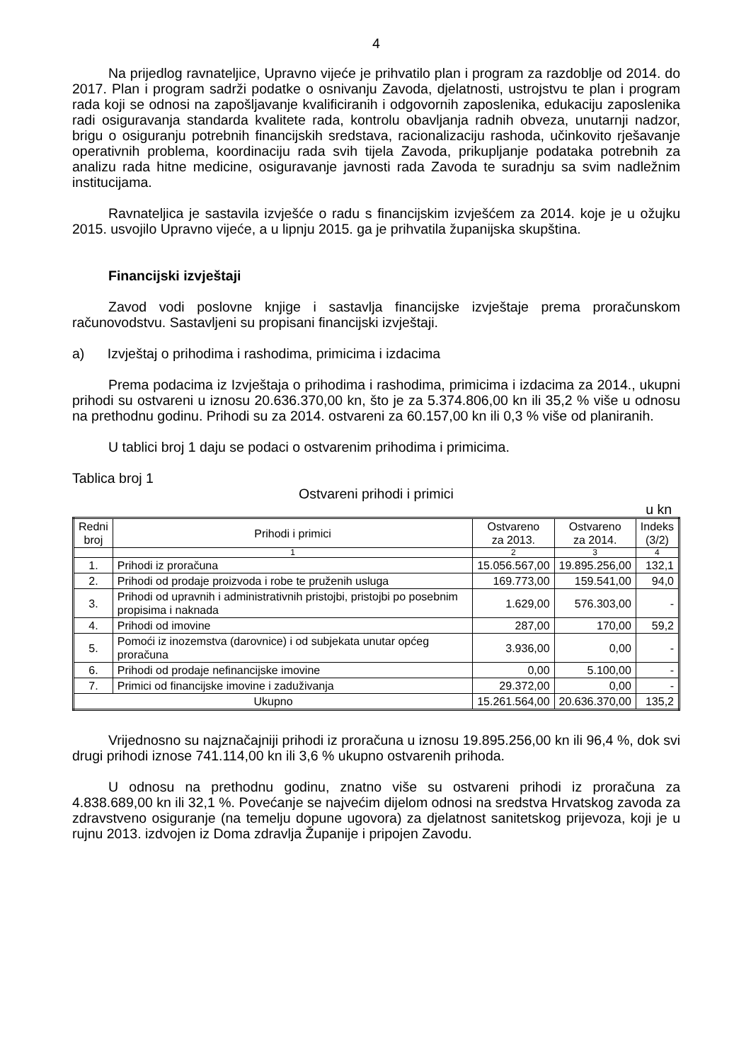4
Na prijedlog ravnateljice, Upravno vijeće je prihvatilo plan i program za razdoblje od 2014. do 2017. Plan i program sadrži podatke o osnivanju Zavoda, djelatnosti, ustrojstvu te plan i program rada koji se odnosi na zapošljavanje kvalificiranih i odgovornih zaposlenika, edukaciju zaposlenika radi osiguravanja standarda kvalitete rada, kontrolu obavljanja radnih obveza, unutarnji nadzor, brigu o osiguranju potrebnih financijskih sredstava, racionalizaciju rashoda, učinkovito rješavanje operativnih problema, koordinaciju rada svih tijela Zavoda, prikupljanje podataka potrebnih za analizu rada hitne medicine, osiguravanje javnosti rada Zavoda te suradnju sa svim nadležnim institucijama.
Ravnateljica je sastavila izvješće o radu s financijskim izvješćem za 2014. koje je u ožujku 2015. usvojilo Upravno vijeće, a u lipnju 2015. ga je prihvatila županijska skupština.
Financijski izvještaji
Zavod vodi poslovne knjige i sastavlja financijske izvještaje prema proračunskom računovodstvu. Sastavljeni su propisani financijski izvještaji.
a) Izvještaj o prihodima i rashodima, primicima i izdacima
Prema podacima iz Izvještaja o prihodima i rashodima, primicima i izdacima za 2014., ukupni prihodi su ostvareni u iznosu 20.636.370,00 kn, što je za 5.374.806,00 kn ili 35,2 % više u odnosu na prethodnu godinu. Prihodi su za 2014. ostvareni za 60.157,00 kn ili 0,3 % više od planiranih.
U tablici broj 1 daju se podaci o ostvarenim prihodima i primicima.
Tablica broj 1
Ostvareni prihodi i primici
u kn
| Redni broj | Prihodi i primici | Ostvareno za 2013. | Ostvareno za 2014. | Indeks (3/2) |
| --- | --- | --- | --- | --- |
| | 1 | 2 | 3 | 4 |
| 1. | Prihodi iz proračuna | 15.056.567,00 | 19.895.256,00 | 132,1 |
| 2. | Prihodi od prodaje proizvoda i robe te pruženih usluga | 169.773,00 | 159.541,00 | 94,0 |
| 3. | Prihodi od upravnih i administrativnih pristojbi, pristojbi po posebnim propisima i naknada | 1.629,00 | 576.303,00 | - |
| 4. | Prihodi od imovine | 287,00 | 170,00 | 59,2 |
| 5. | Pomoći iz inozemstva (darovnice) i od subjekata unutar općeg proračuna | 3.936,00 | 0,00 | - |
| 6. | Prihodi od prodaje nefinancijske imovine | 0,00 | 5.100,00 | - |
| 7. | Primici od financijske imovine i zaduživanja | 29.372,00 | 0,00 | - |
| Ukupno | | 15.261.564,00 | 20.636.370,00 | 135,2 |
Vrijednosno su najznačajniji prihodi iz proračuna u iznosu 19.895.256,00 kn ili 96,4 %, dok svi drugi prihodi iznose 741.114,00 kn ili 3,6 % ukupno ostvarenih prihoda.
U odnosu na prethodnu godinu, znatno više su ostvareni prihodi iz proračuna za 4.838.689,00 kn ili 32,1 %. Povećanje se najvećim dijelom odnosi na sredstva Hrvatskog zavoda za zdravstveno osiguranje (na temelju dopune ugovora) za djelatnost sanitetskog prijevoza, koji je u rujnu 2013. izdvojen iz Doma zdravlja Županije i pripojen Zavodu.